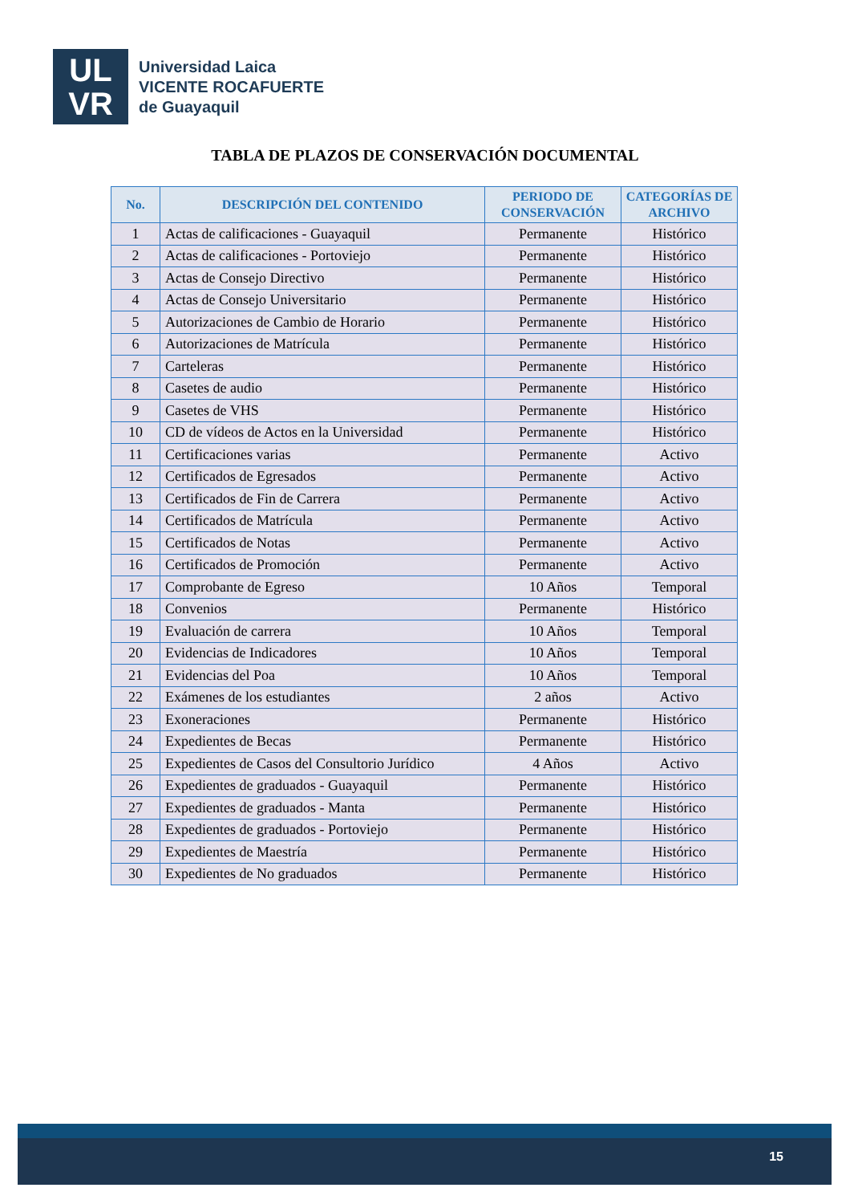UL
VR
Universidad Laica
VICENTE ROCAFUERTE
de Guayaquil
TABLA DE PLAZOS DE CONSERVACIÓN DOCUMENTAL
| No. | DESCRIPCIÓN DEL CONTENIDO | PERIODO DE CONSERVACIÓN | CATEGORÍAS DE ARCHIVO |
| --- | --- | --- | --- |
| 1 | Actas de calificaciones - Guayaquil | Permanente | Histórico |
| 2 | Actas de calificaciones - Portoviejo | Permanente | Histórico |
| 3 | Actas de Consejo Directivo | Permanente | Histórico |
| 4 | Actas de Consejo Universitario | Permanente | Histórico |
| 5 | Autorizaciones de Cambio de Horario | Permanente | Histórico |
| 6 | Autorizaciones de Matrícula | Permanente | Histórico |
| 7 | Carteleras | Permanente | Histórico |
| 8 | Casetes de audio | Permanente | Histórico |
| 9 | Casetes de VHS | Permanente | Histórico |
| 10 | CD de vídeos de Actos en la Universidad | Permanente | Histórico |
| 11 | Certificaciones varias | Permanente | Activo |
| 12 | Certificados de Egresados | Permanente | Activo |
| 13 | Certificados de Fin de Carrera | Permanente | Activo |
| 14 | Certificados de Matrícula | Permanente | Activo |
| 15 | Certificados de Notas | Permanente | Activo |
| 16 | Certificados de Promoción | Permanente | Activo |
| 17 | Comprobante de Egreso | 10 Años | Temporal |
| 18 | Convenios | Permanente | Histórico |
| 19 | Evaluación de carrera | 10 Años | Temporal |
| 20 | Evidencias de Indicadores | 10 Años | Temporal |
| 21 | Evidencias del Poa | 10 Años | Temporal |
| 22 | Exámenes de los estudiantes | 2 años | Activo |
| 23 | Exoneraciones | Permanente | Histórico |
| 24 | Expedientes de Becas | Permanente | Histórico |
| 25 | Expedientes de Casos del Consultorio Jurídico | 4 Años | Activo |
| 26 | Expedientes de graduados - Guayaquil | Permanente | Histórico |
| 27 | Expedientes de graduados - Manta | Permanente | Histórico |
| 28 | Expedientes de graduados - Portoviejo | Permanente | Histórico |
| 29 | Expedientes de Maestría | Permanente | Histórico |
| 30 | Expedientes de No graduados | Permanente | Histórico |
15